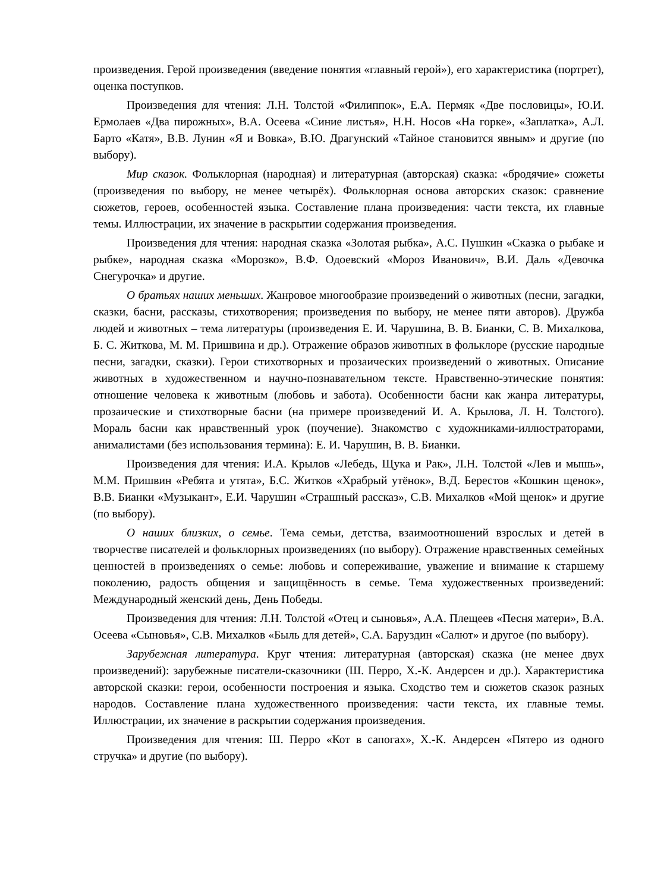произведения. Герой произведения (введение понятия «главный герой»), его характеристика (портрет), оценка поступков.
Произведения для чтения: Л.Н. Толстой «Филиппок», Е.А. Пермяк «Две пословицы», Ю.И. Ермолаев «Два пирожных», В.А. Осеева «Синие листья», Н.Н. Носов «На горке», «Заплатка», А.Л. Барто «Катя», В.В. Лунин «Я и Вовка», В.Ю. Драгунский «Тайное становится явным» и другие (по выбору).
Мир сказок. Фольклорная (народная) и литературная (авторская) сказка: «бродячие» сюжеты (произведения по выбору, не менее четырёх). Фольклорная основа авторских сказок: сравнение сюжетов, героев, особенностей языка. Составление плана произведения: части текста, их главные темы. Иллюстрации, их значение в раскрытии содержания произведения.
Произведения для чтения: народная сказка «Золотая рыбка», А.С. Пушкин «Сказка о рыбаке и рыбке», народная сказка «Морозко», В.Ф. Одоевский «Мороз Иванович», В.И. Даль «Девочка Снегурочка» и другие.
О братьях наших меньших. Жанровое многообразие произведений о животных (песни, загадки, сказки, басни, рассказы, стихотворения; произведения по выбору, не менее пяти авторов). Дружба людей и животных – тема литературы (произведения Е. И. Чарушина, В. В. Бианки, С. В. Михалкова, Б. С. Житкова, М. М. Пришвина и др.). Отражение образов животных в фольклоре (русские народные песни, загадки, сказки). Герои стихотворных и прозаических произведений о животных. Описание животных в художественном и научно-познавательном тексте. Нравственно-этические понятия: отношение человека к животным (любовь и забота). Особенности басни как жанра литературы, прозаические и стихотворные басни (на примере произведений И. А. Крылова, Л. Н. Толстого). Мораль басни как нравственный урок (поучение). Знакомство с художниками-иллюстраторами, анималистами (без использования термина): Е. И. Чарушин, В. В. Бианки.
Произведения для чтения: И.А. Крылов «Лебедь, Щука и Рак», Л.Н. Толстой «Лев и мышь», М.М. Пришвин «Ребята и утята», Б.С. Житков «Храбрый утёнок», В.Д. Берестов «Кошкин щенок», В.В. Бианки «Музыкант», Е.И. Чарушин «Страшный рассказ», С.В. Михалков «Мой щенок» и другие (по выбору).
О наших близких, о семье. Тема семьи, детства, взаимоотношений взрослых и детей в творчестве писателей и фольклорных произведениях (по выбору). Отражение нравственных семейных ценностей в произведениях о семье: любовь и сопереживание, уважение и внимание к старшему поколению, радость общения и защищённость в семье. Тема художественных произведений: Международный женский день, День Победы.
Произведения для чтения: Л.Н. Толстой «Отец и сыновья», А.А. Плещеев «Песня матери», В.А. Осеева «Сыновья», С.В. Михалков «Быль для детей», С.А. Баруздин «Салют» и другое (по выбору).
Зарубежная литература. Круг чтения: литературная (авторская) сказка (не менее двух произведений): зарубежные писатели-сказочники (Ш. Перро, Х.-К. Андерсен и др.). Характеристика авторской сказки: герои, особенности построения и языка. Сходство тем и сюжетов сказок разных народов. Составление плана художественного произведения: части текста, их главные темы. Иллюстрации, их значение в раскрытии содержания произведения.
Произведения для чтения: Ш. Перро «Кот в сапогах», Х.-К. Андерсен «Пятеро из одного стручка» и другие (по выбору).